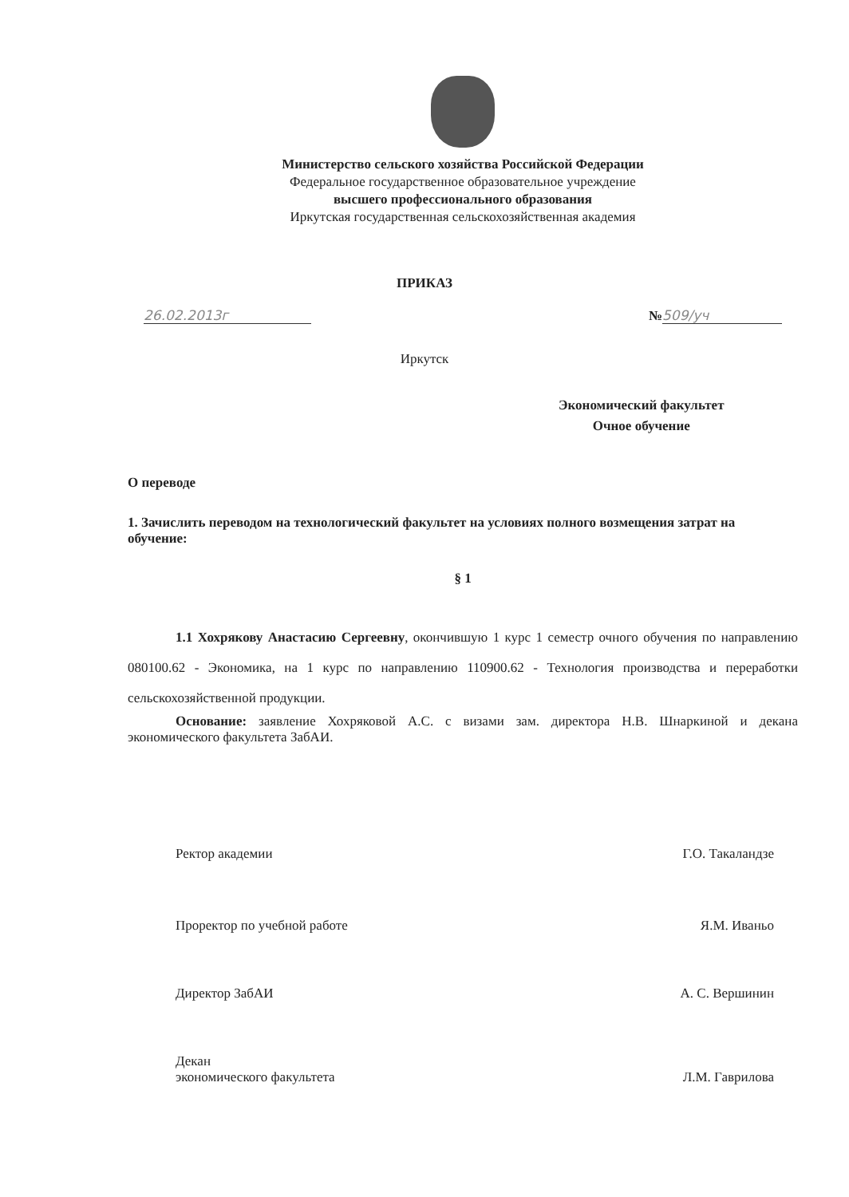Министерство сельского хозяйства Российской Федерации
Федеральное государственное образовательное учреждение
высшего профессионального образования
Иркутская государственная сельскохозяйственная академия
ПРИКАЗ
26.02.2013г № 509/уч
Иркутск
Экономический факультет
Очное обучение
О переводе
1. Зачислить переводом на технологический факультет на условиях полного возмещения затрат на обучение:
§ 1
1.1 Хохрякову Анастасию Сергеевну, окончившую 1 курс 1 семестр очного обучения по направлению 080100.62 - Экономика, на 1 курс по направлению 110900.62 - Технология производства и переработки сельскохозяйственной продукции.
Основание: заявление Хохряковой А.С. с визами зам. директора Н.В. Шнаркиной и декана экономического факультета ЗабАИ.
Ректор академии Г.О. Такаландзе
Проректор по учебной работе Я.М. Иваньо
Директор ЗабАИ А. С. Вершинин
Декан
экономического факультета Л.М. Гаврилова